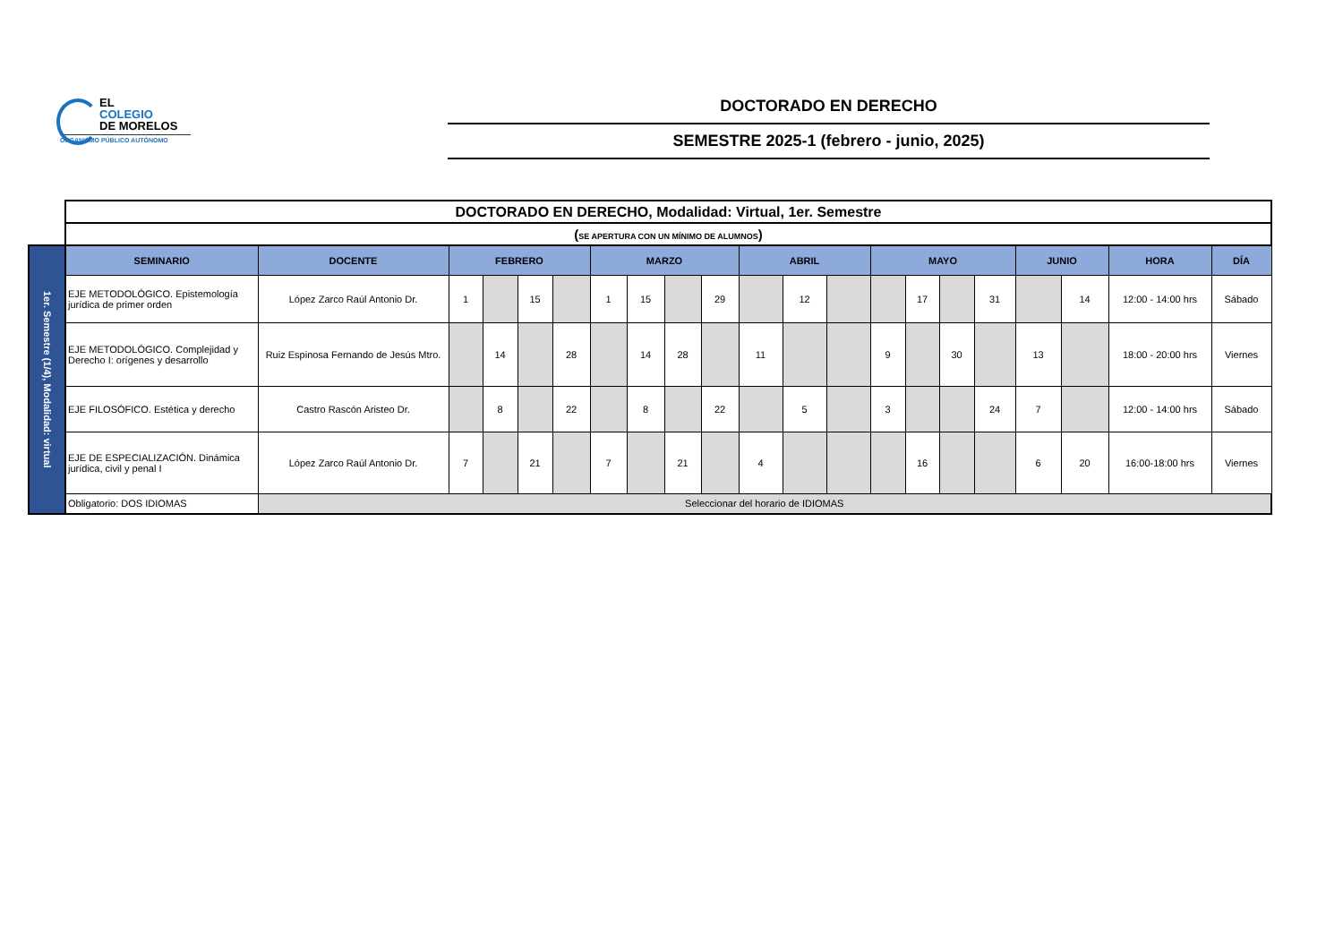EL
COLEGIO
DE MORELOS
ORGANISMO PÚBLICO AUTÓNOMO
DOCTORADO EN DERECHO
SEMESTRE 2025-1 (febrero - junio, 2025)
| | DOCTORADO EN DERECHO, Modalidad: Virtual, 1er. Semestre | | | | | | | | | | | | | | | | | | | | |
| | ( SE APERTURA CON UN MÍNIMO DE ALUMNOS ) | | | | | | | | | | | | | | | | | | | | |
| 1er. Semestre (1/4), Modalidad: virtual | SEMINARIO | DOCENTE | FEBRERO | | | | MARZO | | | | ABRIL | | | MAYO | | | | JUNIO | | HORA | DÍA |
| | EJE METODOLÓGICO. Epistemología jurídica de primer orden | López Zarco Raúl Antonio Dr. | 1 | | 15 | | 1 | 15 | | 29 | | 12 | | | 17 | | 31 | | 14 | 12:00 - 14:00 hrs | Sábado |
| | EJE METODOLÓGICO. Complejidad y Derecho I: orígenes y desarrollo | Ruiz Espinosa Fernando de Jesús Mtro. | | 14 | | 28 | | 14 | 28 | | 11 | | | 9 | | 30 | | 13 | | 18:00 - 20:00 hrs | Viernes |
| | EJE FILOSÓFICO. Estética y derecho | Castro Rascón Aristeo Dr. | | 8 | | 22 | | 8 | | 22 | | 5 | | 3 | | | 24 | 7 | | 12:00 - 14:00 hrs | Sábado |
| | EJE DE ESPECIALIZACIÓN. Dinámica jurídica, civil y penal I | López Zarco Raúl Antonio Dr. | 7 | | 21 | | 7 | | 21 | | 4 | | | | 16 | | | 6 | 20 | 16:00-18:00 hrs | Viernes |
| | Obligatorio: DOS IDIOMAS | Seleccionar del horario de IDIOMAS | | | | | | | | | | | | | | | | | | | |